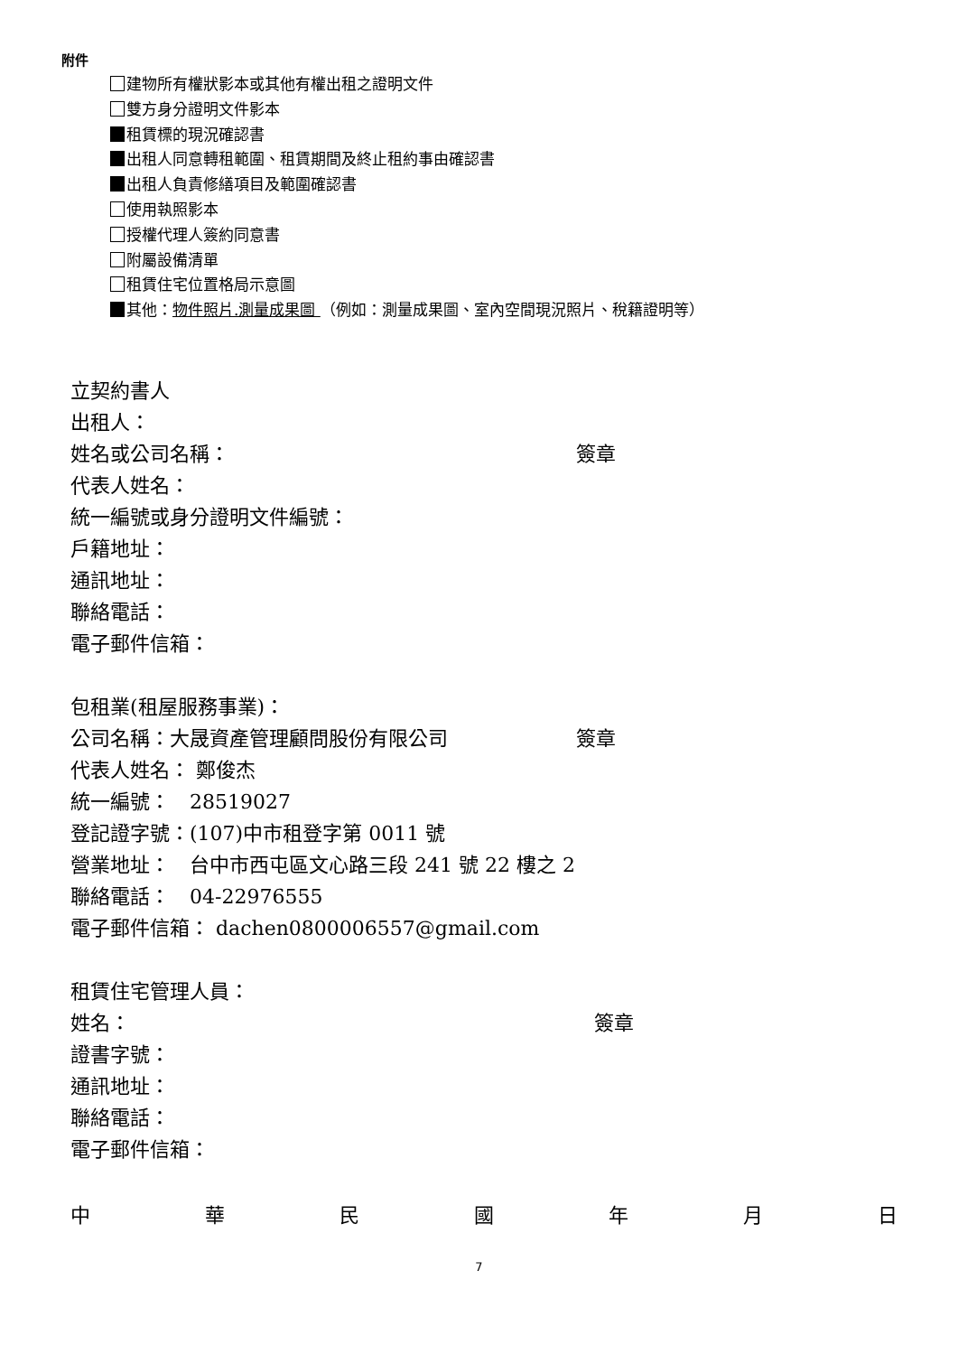附件
建物所有權狀影本或其他有權出租之證明文件
雙方身分證明文件影本
租賃標的現況確認書
出租人同意轉租範圍、租賃期間及終止租約事由確認書
出租人負責修繕項目及範圍確認書
使用執照影本
授權代理人簽約同意書
附屬設備清單
租賃住宅位置格局示意圖
其他：物件照片.測量成果圖 （例如：測量成果圖、室內空間現況照片、稅籍證明等）
立契約書人
出租人：
姓名或公司名稱： 簽章
代表人姓名：
統一編號或身分證明文件編號：
戶籍地址：
通訊地址：
聯絡電話：
電子郵件信箱：
包租業(租屋服務事業)：
公司名稱：大晟資產管理顧問股份有限公司 簽章
代表人姓名： 鄭俊杰
統一編號：　28519027
登記證字號：(107)中市租登字第 0011 號
營業地址：　台中市西屯區文心路三段 241 號 22 樓之 2
聯絡電話：　04-22976555
電子郵件信箱： dachen0800006557@gmail.com
租賃住宅管理人員：
姓名： 簽章
證書字號：
通訊地址：
聯絡電話：
電子郵件信箱：
中華民國年月日
7